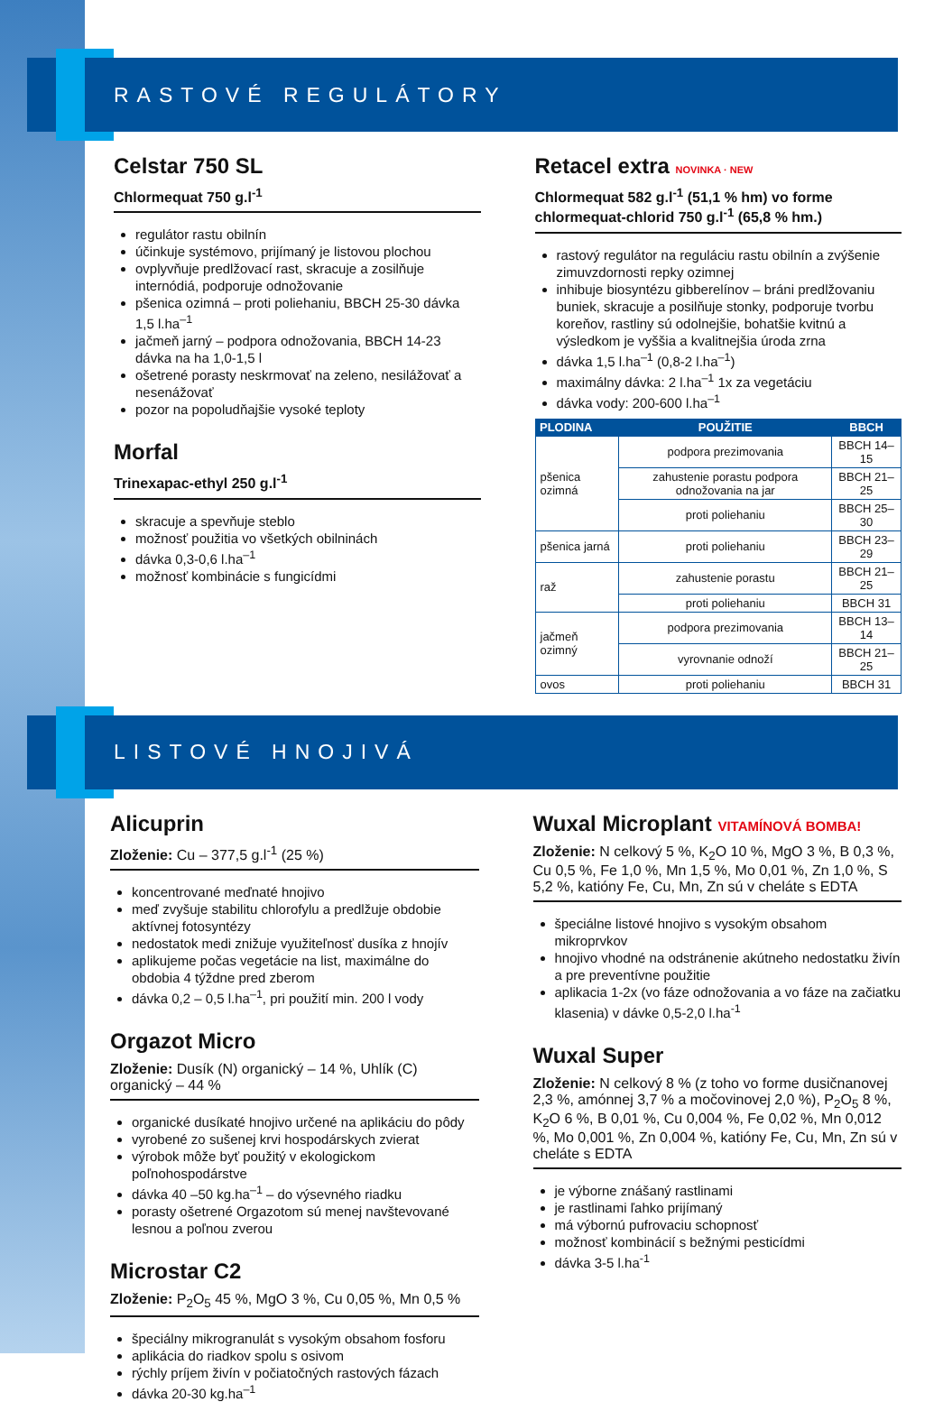RASTOVÉ REGULÁTORY
Celstar 750 SL
Chlormequat 750 g.l<sup>-1</sup>
regulátor rastu obilnín
účinkuje systémovo, prijímaný je listovou plochou
ovplyvňuje predlžovací rast, skracuje a zosilňuje internódiá, podporuje odnožovanie
pšenica ozimná – proti poliehaniu, BBCH 25-30 dávka 1,5 l.ha<sup>–1</sup>
jačmeň jarný – podpora odnožovania, BBCH 14-23 dávka na ha 1,0-1,5 l
ošetrené porasty neskrmovať na zeleno, nesilážovať a nesenážovať
pozor na popoludňajšie vysoké teploty
Morfal
Trinexapac-ethyl 250 g.l<sup>-1</sup>
skracuje a spevňuje steblo
možnosť použitia vo všetkých obilninách
dávka 0,3-0,6 l.ha<sup>–1</sup>
možnosť kombinácie s fungicídmi
Retacel extra NOVINKA · NEW
Chlormequat 582 g.l<sup>-1</sup> (51,1 % hm) vo forme chlormequat-chlorid 750 g.l<sup>-1</sup> (65,8 % hm.)
rastový regulátor na reguláciu rastu obilnín a zvýšenie zimuvzdornosti repky ozimnej
inhibuje biosyntézu gibberelínov – bráni predlžovaniu buniek, skracuje a posilňuje stonky, podporuje tvorbu koreňov, rastliny sú odolnejšie, bohatšie kvitnú a výsledkom je vyššia a kvalitnejšia úroda zrna
dávka 1,5 l.ha<sup>–1</sup> (0,8-2 l.ha<sup>–1</sup>)
maximálny dávka: 2 l.ha<sup>–1</sup> 1x za vegetáciu
dávka vody: 200-600 l.ha<sup>–1</sup>
| PLODINA | POUŽITIE | BBCH |
| --- | --- | --- |
| pšenica ozimná | podpora prezimovania | BBCH 14–15 |
| | zahustenie porastu podpora odnožovania na jar | BBCH 21–25 |
| | proti poliehaniu | BBCH 25–30 |
| pšenica jarná | proti poliehaniu | BBCH 23–29 |
| raž | zahustenie porastu | BBCH 21–25 |
| | proti poliehaniu | BBCH 31 |
| jačmeň ozimný | podpora prezimovania | BBCH 13–14 |
| | vyrovnanie odnoží | BBCH 21–25 |
| ovos | proti poliehaniu | BBCH 31 |
LISTOVÉ HNOJIVÁ
Alicuprin
Zloženie: Cu – 377,5 g.l<sup>-1</sup> (25 %)
koncentrované meďnaté hnojivo
meď zvyšuje stabilitu chlorofylu a predlžuje obdobie aktívnej fotosyntézy
nedostatok medi znižuje využiteľnosť dusíka z hnojív
aplikujeme počas vegetácie na list, maximálne do obdobia 4 týždne pred zberom
dávka 0,2 – 0,5 l.ha<sup>–1</sup>, pri použití min. 200 l vody
Orgazot Micro
Zloženie: Dusík (N) organický – 14 %, Uhlík (C) organický – 44 %
organické dusíkaté hnojivo určené na aplikáciu do pôdy
vyrobené zo sušenej krvi hospodárskych zvierat
výrobok môže byť použitý v ekologickom poľnohospodárstve
dávka 40 –50 kg.ha<sup>–1</sup> – do výsevného riadku
porasty ošetrené Orgazotom sú menej navštevované lesnou a poľnou zverou
Microstar C2
Zloženie: P<sub>2</sub>O<sub>5</sub> 45 %, MgO 3 %, Cu 0,05 %, Mn 0,5 %
špeciálny mikrogranulát s vysokým obsahom fosforu
aplikácia do riadkov spolu s osivom
rýchly príjem živín v počiatočných rastových fázach
dávka 20-30 kg.ha<sup>–1</sup>
Wuxal Microplant VITAMÍNOVÁ BOMBA!
Zloženie: N celkový 5 %, K<sub>2</sub>O 10 %, MgO 3 %, B 0,3 %, Cu 0,5 %, Fe 1,0 %, Mn 1,5 %, Mo 0,01 %, Zn 1,0 %, S 5,2 %, katióny Fe, Cu, Mn, Zn sú v cheláte s EDTA
špeciálne listové hnojivo s vysokým obsahom mikroprvkov
hnojivo vhodné na odstránenie akútneho nedostatku živín a pre preventívne použitie
aplikacia 1-2x (vo fáze odnožovania a vo fáze na začiatku klasenia) v dávke 0,5-2,0 l.ha<sup>-1</sup>
Wuxal Super
Zloženie: N celkový 8 % (z toho vo forme dusičnanovej 2,3 %, amónnej 3,7 % a močovinovej 2,0 %), P<sub>2</sub>O<sub>5</sub> 8 %, K<sub>2</sub>O 6 %, B 0,01 %, Cu 0,004 %, Fe 0,02 %, Mn 0,012 %, Mo 0,001 %, Zn 0,004 %, katióny Fe, Cu, Mn, Zn sú v cheláte s EDTA
je výborne znášaný rastlinami
je rastlinami ľahko prijímaný
má výbornú pufrovaciu schopnosť
možnosť kombinácií s bežnými pesticídmi
dávka 3-5 l.ha<sup>-1</sup>